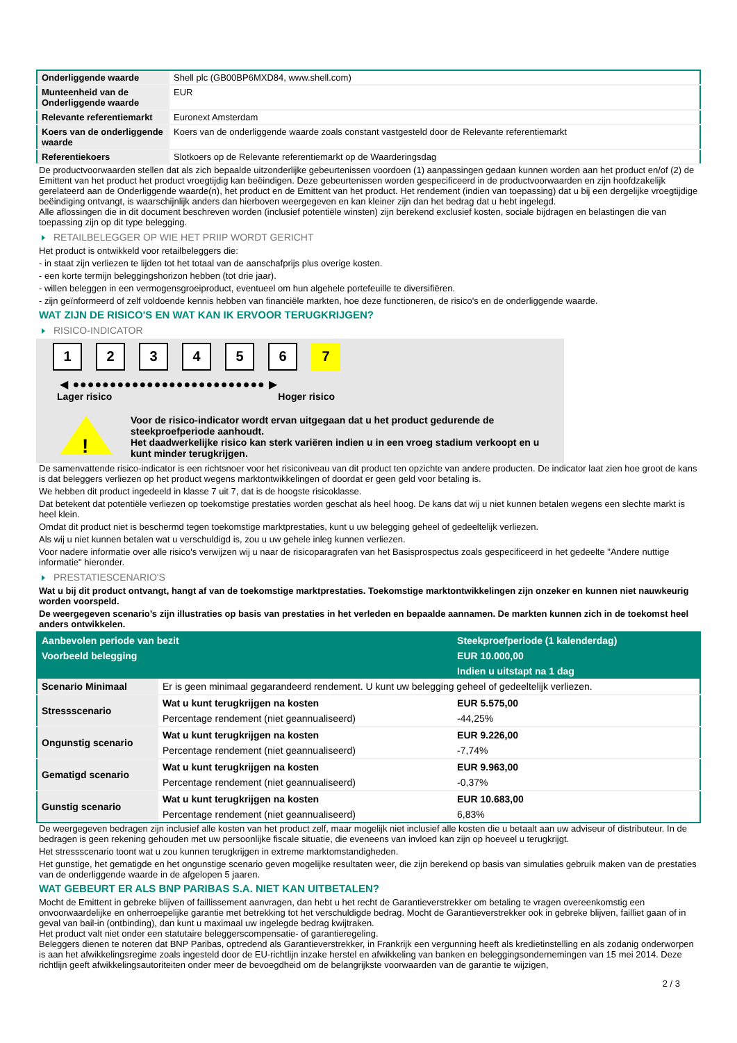| Onderliggende waarde | Shell plc (GB00BP6MXD84, www.shell.com) |
| Munteenheid van de Onderliggende waarde | EUR |
| Relevante referentiemarkt | Euronext Amsterdam |
| Koers van de onderliggende waarde | Koers van de onderliggende waarde zoals constant vastgesteld door de Relevante referentiemarkt |
| Referentiekoers | Slotkoers op de Relevante referentiemarkt op de Waarderingsdag |
De productvoorwaarden stellen dat als zich bepaalde uitzonderlijke gebeurtenissen voordoen (1) aanpassingen gedaan kunnen worden aan het product en/of (2) de Emittent van het product het product vroegtijdig kan beëindigen. Deze gebeurtenissen worden gespecificeerd in de productvoorwaarden en zijn hoofdzakelijk gerelateerd aan de Onderliggende waarde(n), het product en de Emittent van het product. Het rendement (indien van toepassing) dat u bij een dergelijke vroegtijdige beëindiging ontvangt, is waarschijnlijk anders dan hierboven weergegeven en kan kleiner zijn dan het bedrag dat u hebt ingelegd.
Alle aflossingen die in dit document beschreven worden (inclusief potentiële winsten) zijn berekend exclusief kosten, sociale bijdragen en belastingen die van toepassing zijn op dit type belegging.
RETAILBELEGGER OP WIE HET PRIIP WORDT GERICHT
Het product is ontwikkeld voor retailbeleggers die:
- in staat zijn verliezen te lijden tot het totaal van de aanschafprijs plus overige kosten.
- een korte termijn beleggingshorizon hebben (tot drie jaar).
- willen beleggen in een vermogensgroeiproduct, eventueel om hun algehele portefeuille te diversifiëren.
- zijn geïnformeerd of zelf voldoende kennis hebben van financiële markten, hoe deze functioneren, de risico's en de onderliggende waarde.
WAT ZIJN DE RISICO'S EN WAT KAN IK ERVOOR TERUGKRIJGEN?
RISICO-INDICATOR
1 2 3 4 5 6 7
◀ ●●●●●●●●●●●●●●●●●●●●●●●●●● ▶
Lager risico Hoger risico
!
Voor de risico-indicator wordt ervan uitgegaan dat u het product gedurende de steekproefperiode aanhoudt.
Het daadwerkelijke risico kan sterk variëren indien u in een vroeg stadium verkoopt en u kunt minder terugkrijgen.
De samenvattende risico-indicator is een richtsnoer voor het risiconiveau van dit product ten opzichte van andere producten. De indicator laat zien hoe groot de kans is dat beleggers verliezen op het product wegens marktontwikkelingen of doordat er geen geld voor betaling is.
We hebben dit product ingedeeld in klasse 7 uit 7, dat is de hoogste risicoklasse.
Dat betekent dat potentiële verliezen op toekomstige prestaties worden geschat als heel hoog. De kans dat wij u niet kunnen betalen wegens een slechte markt is heel klein.
Omdat dit product niet is beschermd tegen toekomstige marktprestaties, kunt u uw belegging geheel of gedeeltelijk verliezen.
Als wij u niet kunnen betalen wat u verschuldigd is, zou u uw gehele inleg kunnen verliezen.
Voor nadere informatie over alle risico's verwijzen wij u naar de risicoparagrafen van het Basisprospectus zoals gespecificeerd in het gedeelte "Andere nuttige informatie" hieronder.
PRESTATIESCENARIO'S
Wat u bij dit product ontvangt, hangt af van de toekomstige marktprestaties. Toekomstige marktontwikkelingen zijn onzeker en kunnen niet nauwkeurig worden voorspeld.
De weergegeven scenario’s zijn illustraties op basis van prestaties in het verleden en bepaalde aannamen. De markten kunnen zich in de toekomst heel anders ontwikkelen.
| Aanbevolen periode van bezit | | Steekproefperiode (1 kalenderdag) |
| --- | --- | --- |
| Voorbeeld belegging | | EUR 10.000,00 |
| | | Indien u uitstapt na 1 dag |
| Scenario Minimaal | Er is geen minimaal gegarandeerd rendement. U kunt uw belegging geheel of gedeeltelijk verliezen. | |
| Stressscenario | Wat u kunt terugkrijgen na kosten | EUR 5.575,00 |
| | Percentage rendement (niet geannualiseerd) | -44,25% |
| Ongunstig scenario | Wat u kunt terugkrijgen na kosten | EUR 9.226,00 |
| | Percentage rendement (niet geannualiseerd) | -7,74% |
| Gematigd scenario | Wat u kunt terugkrijgen na kosten | EUR 9.963,00 |
| | Percentage rendement (niet geannualiseerd) | -0,37% |
| Gunstig scenario | Wat u kunt terugkrijgen na kosten | EUR 10.683,00 |
| | Percentage rendement (niet geannualiseerd) | 6,83% |
De weergegeven bedragen zijn inclusief alle kosten van het product zelf, maar mogelijk niet inclusief alle kosten die u betaalt aan uw adviseur of distributeur. In de bedragen is geen rekening gehouden met uw persoonlijke fiscale situatie, die eveneens van invloed kan zijn op hoeveel u terugkrijgt.
Het stressscenario toont wat u zou kunnen terugkrijgen in extreme marktomstandigheden.
Het gunstige, het gematigde en het ongunstige scenario geven mogelijke resultaten weer, die zijn berekend op basis van simulaties gebruik maken van de prestaties van de onderliggende waarde in de afgelopen 5 jaaren.
WAT GEBEURT ER ALS BNP PARIBAS S.A. NIET KAN UITBETALEN?
Mocht de Emittent in gebreke blijven of faillissement aanvragen, dan hebt u het recht de Garantieverstrekker om betaling te vragen overeenkomstig een onvoorwaardelijke en onherroepelijke garantie met betrekking tot het verschuldigde bedrag. Mocht de Garantieverstrekker ook in gebreke blijven, failliet gaan of in geval van bail-in (ontbinding), dan kunt u maximaal uw ingelegde bedrag kwijtraken.
Het product valt niet onder een statutaire beleggerscompensatie- of garantieregeling.
Beleggers dienen te noteren dat BNP Paribas, optredend als Garantieverstrekker, in Frankrijk een vergunning heeft als kredietinstelling en als zodanig onderworpen is aan het afwikkelingsregime zoals ingesteld door de EU-richtlijn inzake herstel en afwikkeling van banken en beleggingsondernemingen van 15 mei 2014. Deze richtlijn geeft afwikkelingsautoriteiten onder meer de bevoegdheid om de belangrijkste voorwaarden van de garantie te wijzigen,
2 / 3